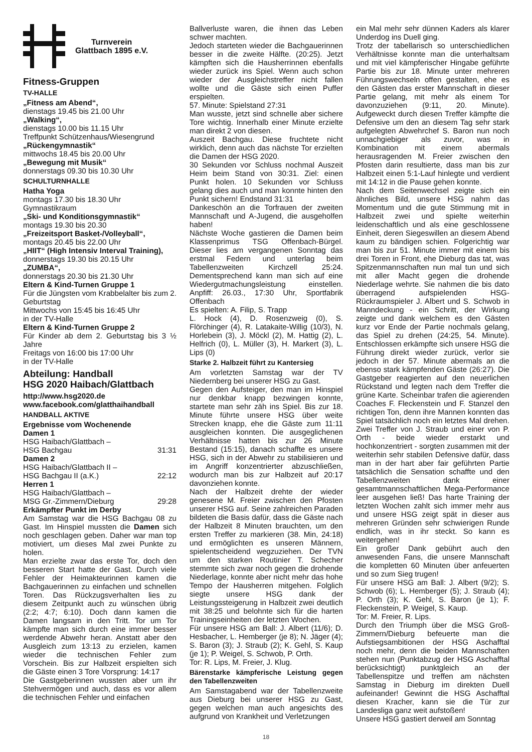Turnverein
Glattbach 1895 e.V.
Fitness-Gruppen
TV-HALLE
„Fitness am Abend“,
dienstags 19.45 bis 21.00 Uhr
„Walking“,
dienstags 10.00 bis 11.15 Uhr
Treffpunkt Schützenhaus/Wiesengrund
„Rückengymnastik“
mittwochs 18.45 bis 20.00 Uhr
„Bewegung mit Musik“
donnerstags 09.30 bis 10.30 Uhr
SCHULTURNHALLE
Hatha Yoga
montags 17.30 bis 18.30 Uhr
Gymnastikraum
„Ski- und Konditionsgymnastik“
montags 19.30 bis 20.30
„Freizeitsport Basket-/Volleyball“,
montags 20.45 bis 22.00 Uhr
„HIIT“ (High Intensiv Interval Training),
donnerstags 19.30 bis 20.15 Uhr
„ZUMBA“,
donnerstags 20.30 bis 21.30 Uhr
Eltern & Kind-Turnen Gruppe 1
Für die Jüngsten vom Krabbelalter bis zum 2. Geburtstag
Mittwochs von 15:45 bis 16:45 Uhr
in der TV-Halle
Eltern & Kind-Turnen Gruppe 2
Für Kinder ab dem 2. Geburtstag bis 3 ½ Jahre
Freitags von 16:00 bis 17:00 Uhr
in der TV-Halle
Abteilung: Handball
HSG 2020 Haibach/Glattbach
http://www.hsg2020.de
www.facebook.com/glatthaihandball
HANDBALL AKTIVE
Ergebnisse vom Wochenende
Damen 1
HSG Haibach/Glattbach –
HSG Bachgau 31:31
Damen 2
HSG Haibach/Glattbach II –
HSG Bachgau II (a.K.) 22:12
Herren 1
HSG Haibach/Glattbach –
MSG Gr.-Zimmern/Dieburg 29:28
Erkämpfter Punkt im Derby
Am Samstag war die HSG Bachgau 08 zu Gast. Im Hinspiel mussten die Damen sich noch geschlagen geben. Daher war man top motiviert, um dieses Mal zwei Punkte zu holen.
Man erzielte zwar das erste Tor, doch den besseren Start hatte der Gast. Durch viele Fehler der Heimakteurinnen kamen die Bachgauerinnen zu einfachen und schnellen Toren. Das Rückzugsverhalten lies zu diesem Zeitpunkt auch zu wünschen übrig (2:2; 4:7; 6:10). Doch dann kamen die Damen langsam in den Tritt. Tor um Tor kämpfte man sich durch eine immer besser werdende Abwehr heran. Anstatt aber den Ausgleich zum 13:13 zu erzielen, kamen wieder die technischen Fehler zum Vorschein. Bis zur Halbzeit erspielten sich die Gäste einen 3 Tore Vorsprung: 14:17
Die Gastgeberinnen wussten aber um ihr Stehvermögen und auch, dass es vor allem die technischen Fehler und einfachen
Ballverluste waren, die ihnen das Leben schwer machten.
Jedoch starteten wieder die Bachgauerinnen besser in die zweite Hälfte. (20:25). Jetzt kämpften sich die Hausherrinnen ebenfalls wieder zurück ins Spiel. Wenn auch schon wieder der Ausgleichstreffer nicht fallen wollte und die Gäste sich einen Puffer erspielten.
57. Minute: Spielstand 27:31
Man wusste, jetzt sind schnelle aber sichere Tore wichtig. Innerhalb einer Minute erzielte man direkt 2 von diesen.
Auszeit Bachgau. Diese fruchtete nicht wirklich, denn auch das nächste Tor erzielten die Damen der HSG 2020.
30 Sekunden vor Schluss nochmal Auszeit Heim beim Stand von 30:31. Ziel: einen Punkt holen. 10 Sekunden vor Schluss gelang dies auch und man konnte hinten den Punkt sichern! Endstand 31:31
Dankeschön an die Torfrauen der zweiten Mannschaft und A-Jugend, die ausgeholfen haben!
Nächste Woche gastieren die Damen beim Klassenprimus TSG Offenbach-Bürgel. Dieser lies am vergangenen Sonntag das erstmal Federn und unterlag beim Tabellenzweiten Kirchzell 25:24. Dementsprechend kann man sich auf eine Wiedergutmachungsleistung einstellen. Anpfiff: 26.03., 17:30 Uhr, Sportfabrik Offenbach
Es spielten: A. Filip, S. Trapp
L. Hock (4), D. Rosenzweig (0), S. Flörchinger (4), R. Latakaite-Willig (10/3), N. Horlebein (3), J. Möckl (2), M. Hattig (2), L. Helfrich (0), L. Müller (3), H. Markert (3), L. Lips (0)
Starke 2. Halbzeit führt zu Kantersieg
Am vorletzten Samstag war der TV Niedernberg bei unserer HSG zu Gast.
Gegen den Aufsteiger, den man im Hinspiel nur denkbar knapp bezwingen konnte, startete man sehr zäh ins Spiel. Bis zur 18. Minute führte unsere HSG über weite Strecken knapp, ehe die Gäste zum 11:11 ausgleichen konnten. Die ausgeglichenen Verhältnisse hatten bis zur 26 Minute Bestand (15:15), danach schaffte es unsere HSG, sich in der Abwehr zu stabilisieren und im Angriff konzentrierter abzuschließen, wodurch man bis zur Halbzeit auf 20:17 davonziehen konnte.
Nach der Halbzeit drehte der wieder genesene M. Freier zwischen den Pfosten unserer HSG auf. Seine zahlreichen Paraden bildeten die Basis dafür, dass die Gäste nach der Halbzeit 8 Minuten brauchten, um den ersten Treffer zu markieren (38. Min, 24:18) und ermöglichten es unseren Männern, spielentscheidend wegzuziehen. Der TVN um den starken Routinier T. Schecher stemmte sich zwar noch gegen die drohende Niederlage, konnte aber nicht mehr das hohe Tempo der Hausherren mitgehen. Folglich siegte unsere HSG dank der Leistungssteigerung in Halbzeit zwei deutlich mit 38:25 und belohnte sich für die harten Trainingseinheiten der letzten Wochen.
Für unsere HSG am Ball: J. Albert (11/6); D. Hesbacher, L. Hemberger (je 8); N. Jäger (4); S. Baron (3); J. Straub (2); K. Gehl, S. Kaup (je 1); P. Weigel, S. Schwob, P. Orth.
Tor: R. Lips, M. Freier, J. Klug.
Bärenstarke kämpferische Leistung gegen den Tabellenzweiten
Am Samstagabend war der Tabellenzweite aus Dieburg bei unserer HSG zu Gast, gegen welchen man auch angesichts des aufgrund von Krankheit und Verletzungen
ein Mal mehr sehr dünnen Kaders als klarer Underdog ins Duell ging.
Trotz der tabellarisch so unterschiedlichen Verhältnisse konnte man die unterhaltsam und mit viel kämpferischer Hingabe geführte Partie bis zur 18. Minute unter mehreren Führungswechseln offen gestalten, ehe es den Gästen das erster Mannschaft in dieser Partie gelang, mit mehr als einem Tor davonzuziehen (9:11, 20. Minute). Aufgeweckt durch diesen Treffer kämpfte die Defensive um den an diesem Tag sehr stark aufgelegten Abwehrchef S. Baron nun noch unnachgiebiger als zuvor, was in Kombination mit einem abermals herausragenden M. Freier zwischen den Pfosten darin resultierte, dass man bis zur Halbzeit einen 5:1-Lauf hinlegte und verdient mit 14:12 in die Pause gehen konnte.
Nach dem Seitenwechsel zeigte sich ein ähnliches Bild, unsere HSG nahm das Momentum und die gute Stimmung mit in Halbzeit zwei und spielte weiterhin leidenschaftlich und als eine geschlossene Einheit, deren Siegeswillen an diesem Abend kaum zu bändigen schien. Folgerichtig war man bis zur 51. Minute immer mit einem bis drei Toren in Front, ehe Dieburg das tat, was Spitzenmannschaften nun mal tun und sich mit aller Macht gegen die drohende Niederlage wehrte. Sie nahmen die bis dato überragend aufspielenden HSG-Rückraumspieler J. Albert und S. Schwob in Manndeckung - ein Schritt, der Wirkung zeigte und dank welchem es den Gästen kurz vor Ende der Partie nochmals gelang, das Spiel zu drehen (24:25, 54. Minute). Entschlossen erkämpfte sich unsere HSG die Führung direkt wieder zurück, verlor sie jedoch in der 57. Minute abermals an die ebenso stark kämpfenden Gäste (26:27). Die Gastgeber reagierten auf den neuerlichen Rückstand und legten nach dem Treffer die grüne Karte. Scheinbar trafen die agierenden Coaches F. Fleckenstein und F. Stanzel den richtigen Ton, denn ihre Mannen konnten das Spiel tatsächlich noch ein letztes Mal drehen. Zwei Treffer von J. Straub und einer von P. Orth - beide wieder erstarkt und hochkonzentriert - sorgten zusammen mit der weiterhin sehr stabilen Defensive dafür, dass man in der hart aber fair geführten Partie tatsächlich die Sensation schaffte und den Tabellenzweiten dank einer gesamtmannschaftlichen Mega-Performance leer ausgehen ließ! Das harte Training der letzten Wochen zahlt sich immer mehr aus und unsere HSG zeigt spät in dieser aus mehreren Gründen sehr schwierigen Runde endlich, was in ihr steckt. So kann es weitergehen!
Ein großer Dank gebührt auch den anwesenden Fans, die unsere Mannschaft die kompletten 60 Minuten über anfeuerten und so zum Sieg trugen!
Für unsere HSG am Ball: J. Albert (9/2); S. Schwob (6); L. Hemberger (5); J. Straub (4); P. Orth (3); K. Gehl, S. Baron (je 1); F. Fleckenstein, P. Weigel, S. Kaup.
Tor: M. Freier, R. Lips.
Durch den Triumph über die MSG Groß-Zimmern/Dieburg befeuerte man die Aufstiegsambitionen der HSG Aschafftal noch mehr, denn die beiden Mannschaften stehen nun (Punktabzug der HSG Aschafftal berücksichtigt) punktgleich an der Tabellenspitze und treffen am nächsten Samstag in Dieburg im direkten Duell aufeinander! Gewinnt die HSG Aschafftal diesen Kracher, kann sie die Tür zur Landesliga ganz weit aufstoßen!
Unsere HSG gastiert derweil am Sonntag
18